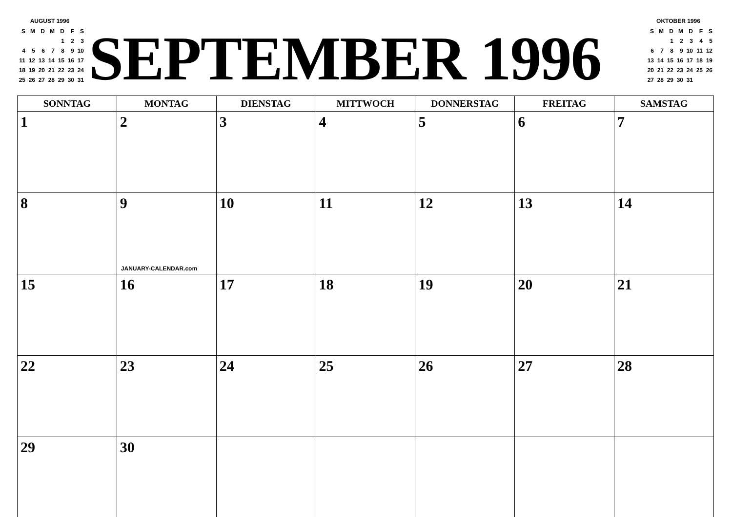AUGUST 1996
| S | M | D | M | D | F | S |
| --- | --- | --- | --- | --- | --- | --- |
| | | | | 1 | 2 | 3 |
| 4 | 5 | 6 | 7 | 8 | 9 | 10 |
| 11 | 12 | 13 | 14 | 15 | 16 | 17 |
| 18 | 19 | 20 | 21 | 22 | 23 | 24 |
| 25 | 26 | 27 | 28 | 29 | 30 | 31 |
SEPTEMBER 1996
OKTOBER 1996
| S | M | D | M | D | F | S |
| --- | --- | --- | --- | --- | --- | --- |
| | | 1 | 2 | 3 | 4 | 5 |
| 6 | 7 | 8 | 9 | 10 | 11 | 12 |
| 13 | 14 | 15 | 16 | 17 | 18 | 19 |
| 20 | 21 | 22 | 23 | 24 | 25 | 26 |
| 27 | 28 | 29 | 30 | 31 | | |
| SONNTAG | MONTAG | DIENSTAG | MITTWOCH | DONNERSTAG | FREITAG | SAMSTAG |
| --- | --- | --- | --- | --- | --- | --- |
| 1 | 2 | 3 | 4 | 5 | 6 | 7 |
| 8 | 9 JANUARY-CALENDAR.com | 10 | 11 | 12 | 13 | 14 |
| 15 | 16 | 17 | 18 | 19 | 20 | 21 |
| 22 | 23 | 24 | 25 | 26 | 27 | 28 |
| 29 | 30 | | | | | |